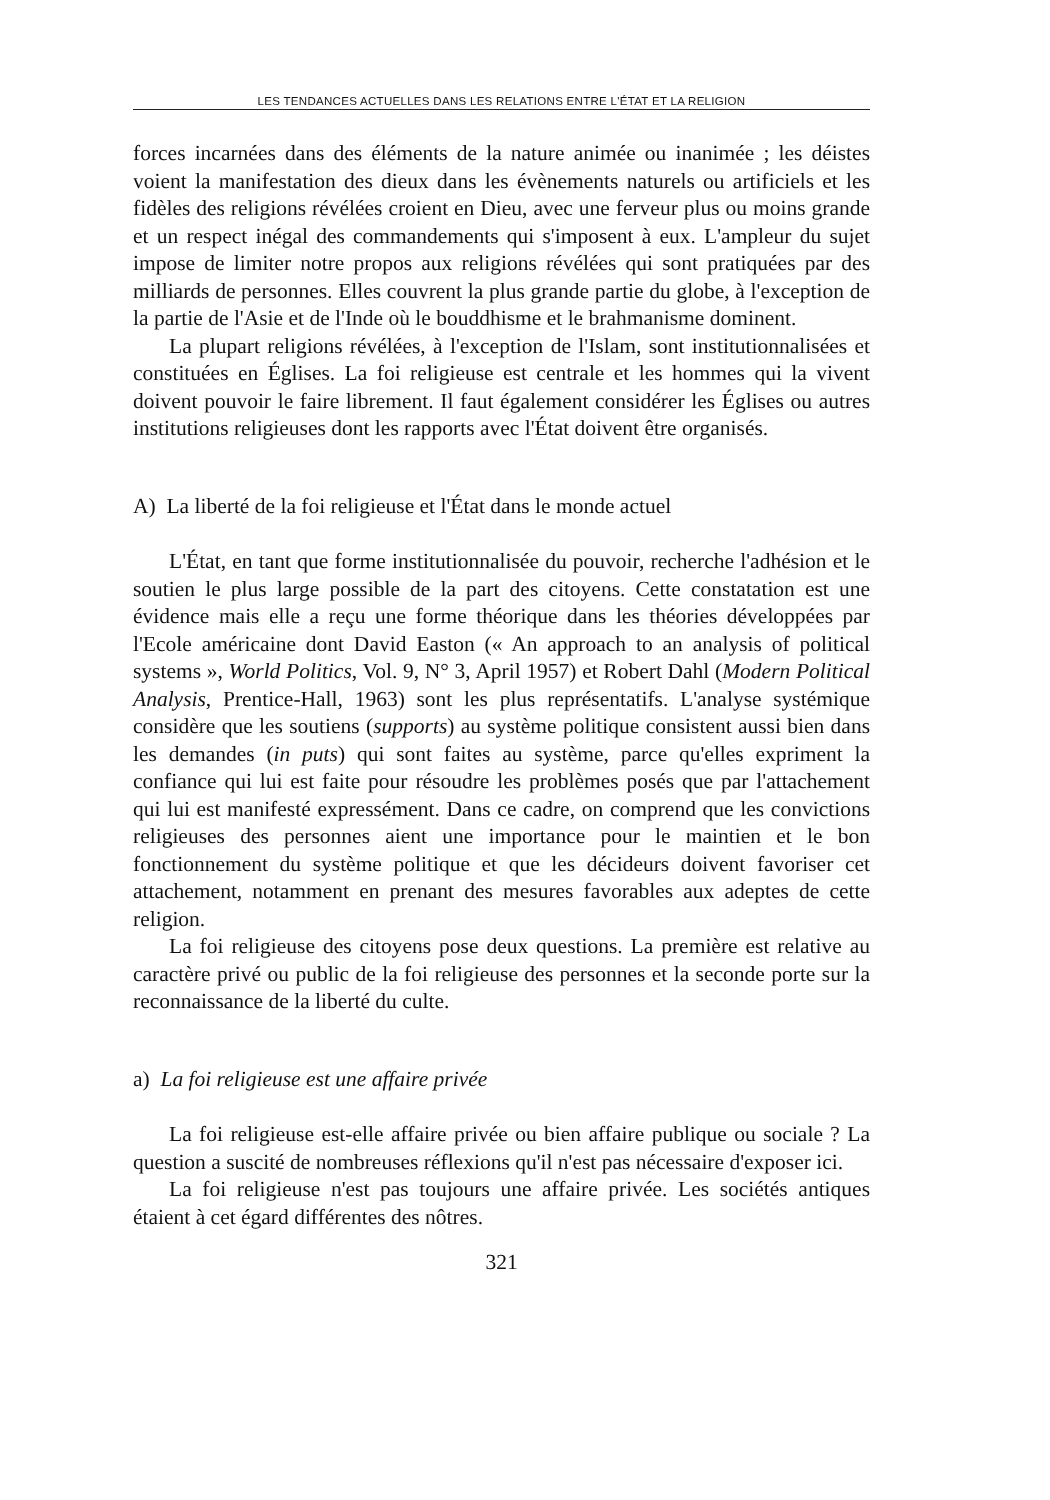LES TENDANCES ACTUELLES DANS LES RELATIONS ENTRE L'ÉTAT ET LA RELIGION
forces incarnées dans des éléments de la nature animée ou inanimée ; les déistes voient la manifestation des dieux dans les évènements naturels ou artificiels et les fidèles des religions révélées croient en Dieu, avec une ferveur plus ou moins grande et un respect inégal des commandements qui s'imposent à eux. L'ampleur du sujet impose de limiter notre propos aux religions révélées qui sont pratiquées par des milliards de personnes. Elles couvrent la plus grande partie du globe, à l'exception de la partie de l'Asie et de l'Inde où le bouddhisme et le brahmanisme dominent.
La plupart religions révélées, à l'exception de l'Islam, sont institutionnalisées et constituées en Églises. La foi religieuse est centrale et les hommes qui la vivent doivent pouvoir le faire librement. Il faut également considérer les Églises ou autres institutions religieuses dont les rapports avec l'État doivent être organisés.
A) La liberté de la foi religieuse et l'État dans le monde actuel
L'État, en tant que forme institutionnalisée du pouvoir, recherche l'adhésion et le soutien le plus large possible de la part des citoyens. Cette constatation est une évidence mais elle a reçu une forme théorique dans les théories développées par l'Ecole américaine dont David Easton (« An approach to an analysis of political systems », World Politics, Vol. 9, N° 3, April 1957) et Robert Dahl (Modern Political Analysis, Prentice-Hall, 1963) sont les plus représentatifs. L'analyse systémique considère que les soutiens (supports) au système politique consistent aussi bien dans les demandes (in puts) qui sont faites au système, parce qu'elles expriment la confiance qui lui est faite pour résoudre les problèmes posés que par l'attachement qui lui est manifesté expressément. Dans ce cadre, on comprend que les convictions religieuses des personnes aient une importance pour le maintien et le bon fonctionnement du système politique et que les décideurs doivent favoriser cet attachement, notamment en prenant des mesures favorables aux adeptes de cette religion.
La foi religieuse des citoyens pose deux questions. La première est relative au caractère privé ou public de la foi religieuse des personnes et la seconde porte sur la reconnaissance de la liberté du culte.
a) La foi religieuse est une affaire privée
La foi religieuse est-elle affaire privée ou bien affaire publique ou sociale ? La question a suscité de nombreuses réflexions qu'il n'est pas nécessaire d'exposer ici.
La foi religieuse n'est pas toujours une affaire privée. Les sociétés antiques étaient à cet égard différentes des nôtres.
321